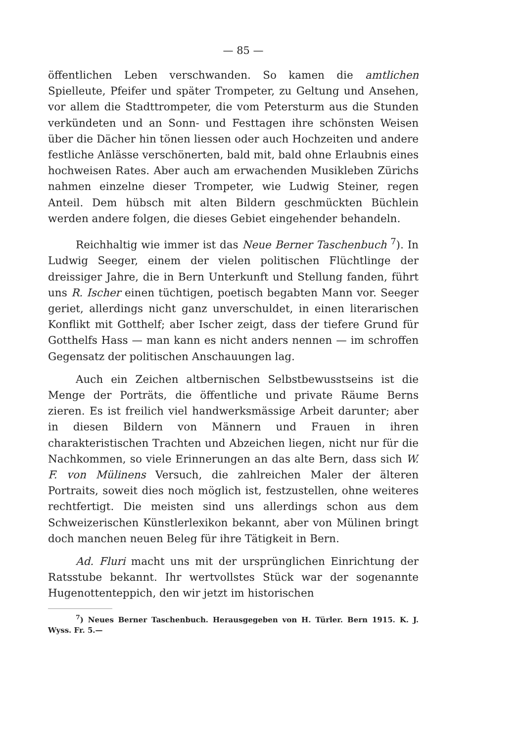— 85 —
öffentlichen Leben verschwanden. So kamen die amtlichen Spielleute, Pfeifer und später Trompeter, zu Geltung und Ansehen, vor allem die Stadttrompeter, die vom Petersturm aus die Stunden verkündeten und an Sonn- und Festtagen ihre schönsten Weisen über die Dächer hin tönen liessen oder auch Hochzeiten und andere festliche Anlässe verschönerten, bald mit, bald ohne Erlaubnis eines hochweisen Rates. Aber auch am erwachenden Musikleben Zürichs nahmen einzelne dieser Trompeter, wie Ludwig Steiner, regen Anteil. Dem hübsch mit alten Bildern geschmückten Büchlein werden andere folgen, die dieses Gebiet eingehender behandeln.
Reichhaltig wie immer ist das Neue Berner Taschenbuch <sup>7</sup>). In Ludwig Seeger, einem der vielen politischen Flüchtlinge der dreissiger Jahre, die in Bern Unterkunft und Stellung fanden, führt uns R. Ischer einen tüchtigen, poetisch begabten Mann vor. Seeger geriet, allerdings nicht ganz unverschuldet, in einen literarischen Konflikt mit Gotthelf; aber Ischer zeigt, dass der tiefere Grund für Gotthelfs Hass — man kann es nicht anders nennen — im schroffen Gegensatz der politischen Anschauungen lag.
Auch ein Zeichen altbernischen Selbstbewusstseins ist die Menge der Porträts, die öffentliche und private Räume Berns zieren. Es ist freilich viel handwerksmässige Arbeit darunter; aber in diesen Bildern von Männern und Frauen in ihren charakteristischen Trachten und Abzeichen liegen, nicht nur für die Nachkommen, so viele Erinnerungen an das alte Bern, dass sich W. F. von Mülinens Versuch, die zahlreichen Maler der älteren Portraits, soweit dies noch möglich ist, festzustellen, ohne weiteres rechtfertigt. Die meisten sind uns allerdings schon aus dem Schweizerischen Künstlerlexikon bekannt, aber von Mülinen bringt doch manchen neuen Beleg für ihre Tätigkeit in Bern.
Ad. Fluri macht uns mit der ursprünglichen Einrichtung der Ratsstube bekannt. Ihr wertvollstes Stück war der sogenannte Hugenottenteppich, den wir jetzt im historischen
<sup>7</sup>) Neues Berner Taschenbuch. Herausgegeben von H. Türler. Bern 1915. K. J. Wyss. Fr. 5.—